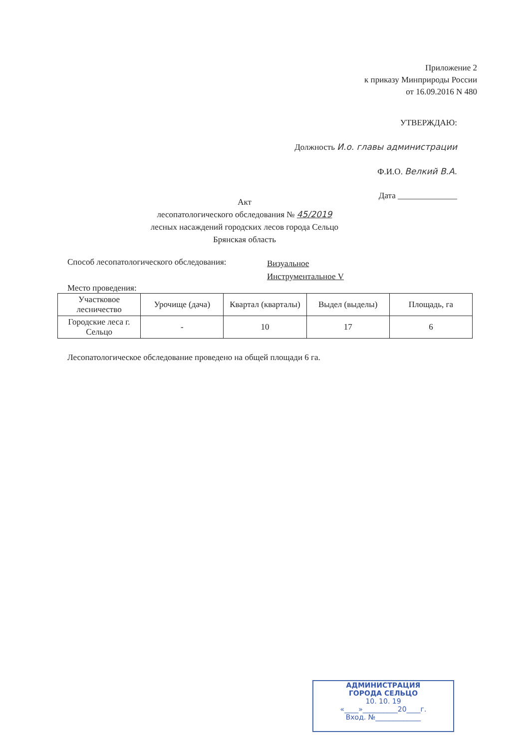Приложение 2
к приказу Минприроды России
от 16.09.2016 N 480
УТВЕРЖДАЮ:
Должность И.о. главы администрации
Ф.И.О. Велкий В.А.
Дата ______________
Акт
лесопатологического обследования № 45/2019
лесных насаждений городских лесов города Сельцо
Брянская область
Способ лесопатологического обследования:
Визуальное
Инструментальное V
Место проведения:
| Участковое лесничество | Урочище (дача) | Квартал (кварталы) | Выдел (выделы) | Площадь, га |
| --- | --- | --- | --- | --- |
| Городские леса г. Сельцо | - | 10 | 17 | 6 |
Лесопатологическое обследование проведено на общей площади 6 га.
АДМИНИСТРАЦИЯ
ГОРОДА СЕЛЬЦО
10. 10. 19
«____»__________20____г.
Вход. №_____________